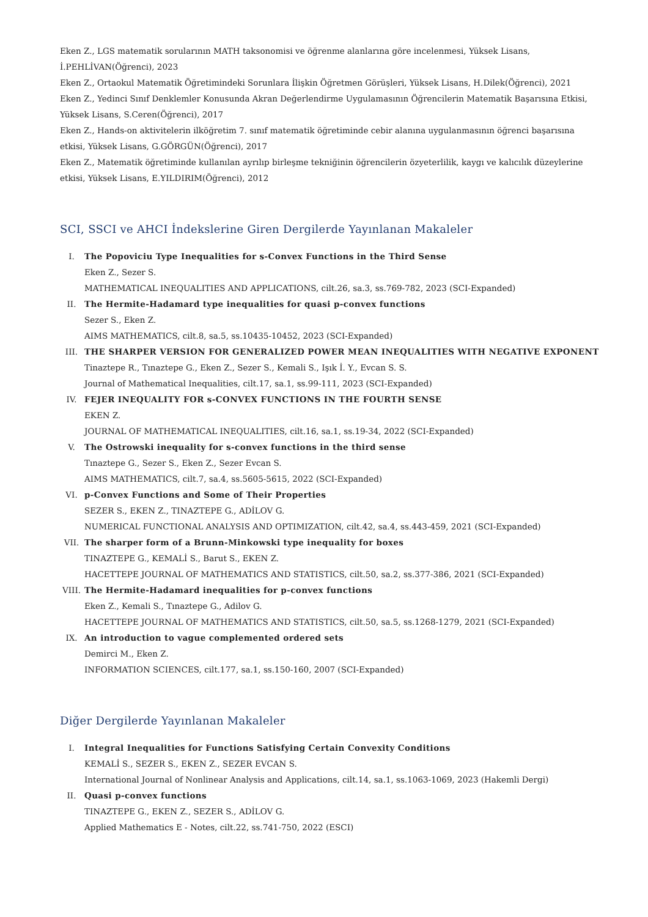Eken Z., LGS matematik sorularının MATH taksonomisi ve öğrenme alanlarına göre incelenmesi, Yüksek Lisans, İ.PEHLİVAN(Öğrenci), 2023
Eken Z., Ortaokul Matematik Öğretimindeki Sorunlara İlişkin Öğretmen Görüşleri, Yüksek Lisans, H.Dilek(Öğrenci), 2021
Eken Z., Yedinci Sınıf Denklemler Konusunda Akran Değerlendirme Uygulamasının Öğrencilerin Matematik Başarısına Etkisi, Yüksek Lisans, S.Ceren(Öğrenci), 2017
Eken Z., Hands-on aktivitelerin ilköğretim 7. sınıf matematik öğretiminde cebir alanına uygulanmasının öğrenci başarısına etkisi, Yüksek Lisans, G.GÖRGÜN(Öğrenci), 2017
Eken Z., Matematik öğretiminde kullanılan ayrılıp birleşme tekniğinin öğrencilerin özyeterlilik, kaygı ve kalıcılık düzeylerine etkisi, Yüksek Lisans, E.YILDIRIM(Öğrenci), 2012
SCI, SSCI ve AHCI İndekslerine Giren Dergilerde Yayınlanan Makaleler
I. The Popoviciu Type Inequalities for s-Convex Functions in the Third Sense
Eken Z., Sezer S.
MATHEMATICAL INEQUALITIES AND APPLICATIONS, cilt.26, sa.3, ss.769-782, 2023 (SCI-Expanded)
II. The Hermite-Hadamard type inequalities for quasi p-convex functions
Sezer S., Eken Z.
AIMS MATHEMATICS, cilt.8, sa.5, ss.10435-10452, 2023 (SCI-Expanded)
III. THE SHARPER VERSION FOR GENERALIZED POWER MEAN INEQUALITIES WITH NEGATIVE EXPONENT
Tinaztepe R., Tınaztepe G., Eken Z., Sezer S., Kemali S., Işık İ. Y., Evcan S. S.
Journal of Mathematical Inequalities, cilt.17, sa.1, ss.99-111, 2023 (SCI-Expanded)
IV. FEJER INEQUALITY FOR s-CONVEX FUNCTIONS IN THE FOURTH SENSE
EKEN Z.
JOURNAL OF MATHEMATICAL INEQUALITIES, cilt.16, sa.1, ss.19-34, 2022 (SCI-Expanded)
V. The Ostrowski inequality for s-convex functions in the third sense
Tınaztepe G., Sezer S., Eken Z., Sezer Evcan S.
AIMS MATHEMATICS, cilt.7, sa.4, ss.5605-5615, 2022 (SCI-Expanded)
VI. p-Convex Functions and Some of Their Properties
SEZER S., EKEN Z., TINAZTEPE G., ADİLOV G.
NUMERICAL FUNCTIONAL ANALYSIS AND OPTIMIZATION, cilt.42, sa.4, ss.443-459, 2021 (SCI-Expanded)
VII. The sharper form of a Brunn-Minkowski type inequality for boxes
TINAZTEPE G., KEMALİ S., Barut S., EKEN Z.
HACETTEPE JOURNAL OF MATHEMATICS AND STATISTICS, cilt.50, sa.2, ss.377-386, 2021 (SCI-Expanded)
VIII. The Hermite-Hadamard inequalities for p-convex functions
Eken Z., Kemali S., Tınaztepe G., Adilov G.
HACETTEPE JOURNAL OF MATHEMATICS AND STATISTICS, cilt.50, sa.5, ss.1268-1279, 2021 (SCI-Expanded)
IX. An introduction to vague complemented ordered sets
Demirci M., Eken Z.
INFORMATION SCIENCES, cilt.177, sa.1, ss.150-160, 2007 (SCI-Expanded)
Diğer Dergilerde Yayınlanan Makaleler
I. Integral Inequalities for Functions Satisfying Certain Convexity Conditions
KEMALİ S., SEZER S., EKEN Z., SEZER EVCAN S.
International Journal of Nonlinear Analysis and Applications, cilt.14, sa.1, ss.1063-1069, 2023 (Hakemli Dergi)
II. Quasi p-convex functions
TINAZTEPE G., EKEN Z., SEZER S., ADİLOV G.
Applied Mathematics E - Notes, cilt.22, ss.741-750, 2022 (ESCI)